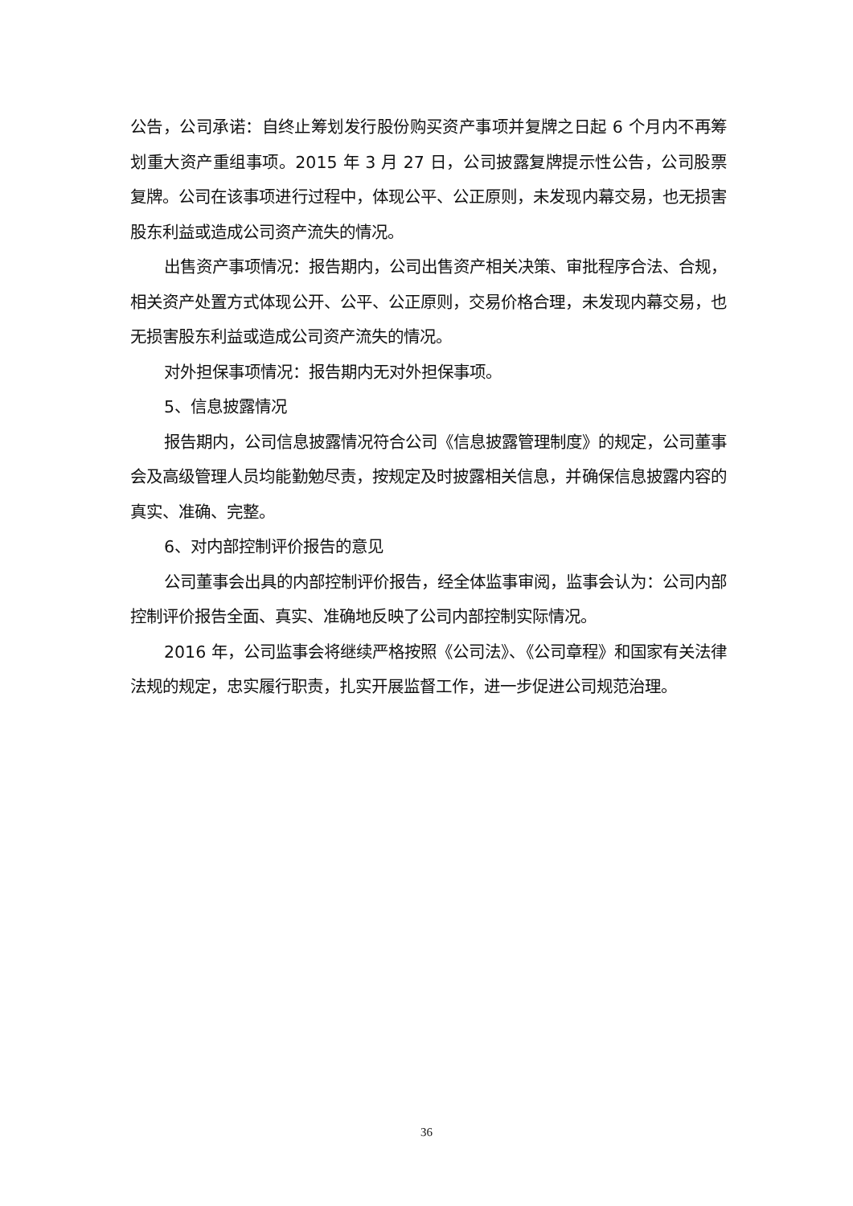公告，公司承诺：自终止筹划发行股份购买资产事项并复牌之日起 6 个月内不再筹划重大资产重组事项。2015 年 3 月 27 日，公司披露复牌提示性公告，公司股票复牌。公司在该事项进行过程中，体现公平、公正原则，未发现内幕交易，也无损害股东利益或造成公司资产流失的情况。
出售资产事项情况：报告期内，公司出售资产相关决策、审批程序合法、合规，相关资产处置方式体现公开、公平、公正原则，交易价格合理，未发现内幕交易，也无损害股东利益或造成公司资产流失的情况。
对外担保事项情况：报告期内无对外担保事项。
5、信息披露情况
报告期内，公司信息披露情况符合公司《信息披露管理制度》的规定，公司董事会及高级管理人员均能勤勉尽责，按规定及时披露相关信息，并确保信息披露内容的真实、准确、完整。
6、对内部控制评价报告的意见
公司董事会出具的内部控制评价报告，经全体监事审阅，监事会认为：公司内部控制评价报告全面、真实、准确地反映了公司内部控制实际情况。
2016 年，公司监事会将继续严格按照《公司法》、《公司章程》和国家有关法律法规的规定，忠实履行职责，扎实开展监督工作，进一步促进公司规范治理。
36